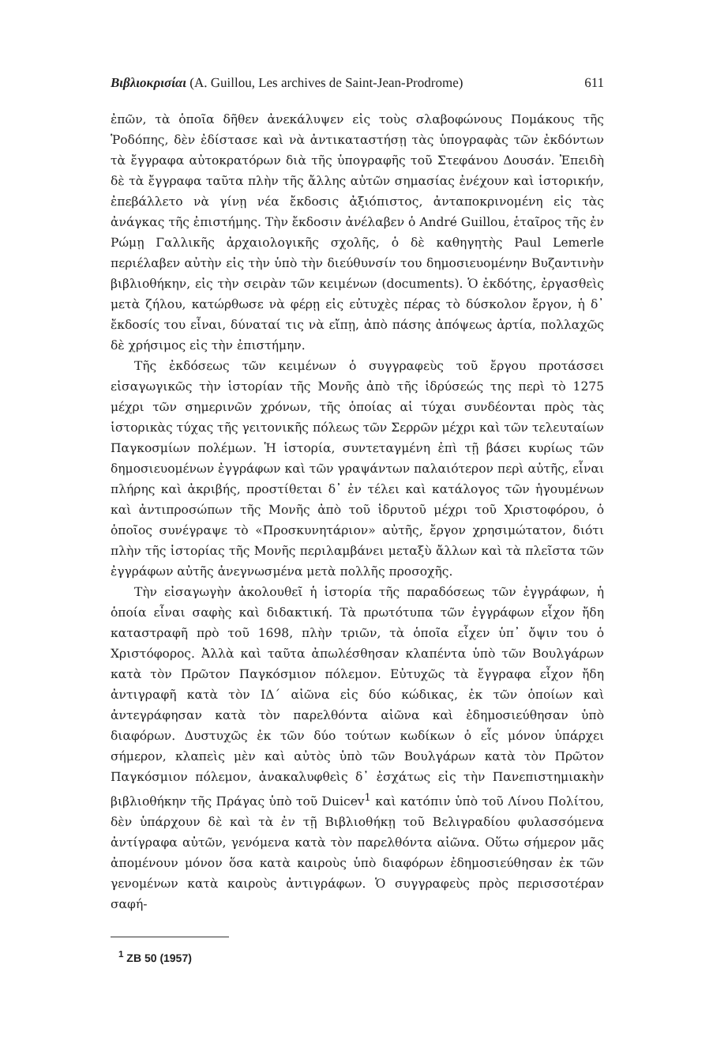Βιβλιοκρισίαι (A. Guillou, Les archives de Saint-Jean-Prodrome) 611
ἐπῶν, τὰ ὁποῖα δῆθεν ἀνεκάλυψεν εἰς τοὺς σλαβοφώνους Πομάκους τῆς Ῥοδόπης, δὲν ἐδίστασε καὶ νὰ ἀντικαταστήσῃ τὰς ὑπογραφὰς τῶν ἐκδόντων τὰ ἔγγραφα αὐτοκρατόρων διὰ τῆς ὑπογραφῆς τοῦ Στεφάνου Δουσάν. Ἐπειδὴ δὲ τὰ ἔγγραφα ταῦτα πλὴν τῆς ἄλλης αὐτῶν σημασίας ἐνέχουν καὶ ἱστορικήν, ἐπεβάλλετο νὰ γίνῃ νέα ἔκδοσις ἀξιόπιστος, ἀνταποκρινομένη εἰς τὰς ἀνάγκας τῆς ἐπιστήμης. Τὴν ἔκδοσιν ἀνέλαβεν ὁ André Guillou, ἑταῖρος τῆς ἐν Ρώμῃ Γαλλικῆς ἀρχαιολογικῆς σχολῆς, ὁ δὲ καθηγητὴς Paul Lemerle περιέλαβεν αὐτὴν εἰς τὴν ὑπὸ τὴν διεύθυνσίν του δημοσιευομένην Βυζαντινὴν βιβλιοθήκην, εἰς τὴν σειρὰν τῶν κειμένων (documents). Ὁ ἐκδότης, ἐργασθεὶς μετὰ ζήλου, κατώρθωσε νὰ φέρῃ εἰς εὐτυχὲς πέρας τὸ δύσκολον ἔργον, ἡ δ᾽ ἔκδοσίς του εἶναι, δύναταί τις νὰ εἴπῃ, ἀπὸ πάσης ἀπόψεως ἀρτία, πολλαχῶς δὲ χρήσιμος εἰς τὴν ἐπιστήμην.
Τῆς ἐκδόσεως τῶν κειμένων ὁ συγγραφεὺς τοῦ ἔργου προτάσσει εἰσαγωγικῶς τὴν ἱστορίαν τῆς Μονῆς ἀπὸ τῆς ἱδρύσεώς της περὶ τὸ 1275 μέχρι τῶν σημερινῶν χρόνων, τῆς ὁποίας αἱ τύχαι συνδέονται πρὸς τὰς ἱστορικὰς τύχας τῆς γειτονικῆς πόλεως τῶν Σερρῶν μέχρι καὶ τῶν τελευταίων Παγκοσμίων πολέμων. Ἡ ἱστορία, συντεταγμένη ἐπὶ τῇ βάσει κυρίως τῶν δημοσιευομένων ἐγγράφων καὶ τῶν γραψάντων παλαιότερον περὶ αὐτῆς, εἶναι πλήρης καὶ ἀκριβής, προστίθεται δ᾽ ἐν τέλει καὶ κατάλογος τῶν ἡγουμένων καὶ ἀντιπροσώπων τῆς Μονῆς ἀπὸ τοῦ ἱδρυτοῦ μέχρι τοῦ Χριστοφόρου, ὁ ὁποῖος συνέγραψε τὸ «Προσκυνητάριον» αὐτῆς, ἔργον χρησιμώτατον, διότι πλὴν τῆς ἱστορίας τῆς Μονῆς περιλαμβάνει μεταξὺ ἄλλων καὶ τὰ πλεῖστα τῶν ἐγγράφων αὐτῆς ἀνεγνωσμένα μετὰ πολλῆς προσοχῆς.
Τὴν εἰσαγωγὴν ἀκολουθεῖ ἡ ἱστορία τῆς παραδόσεως τῶν ἐγγράφων, ἡ ὁποία εἶναι σαφὴς καὶ διδακτική. Τὰ πρωτότυπα τῶν ἐγγράφων εἶχον ἤδη καταστραφῆ πρὸ τοῦ 1698, πλὴν τριῶν, τὰ ὁποῖα εἶχεν ὑπ᾽ ὄψιν του ὁ Χριστόφορος. Ἀλλὰ καὶ ταῦτα ἀπωλέσθησαν κλαπέντα ὑπὸ τῶν Βουλγάρων κατὰ τὸν Πρῶτον Παγκόσμιον πόλεμον. Εὐτυχῶς τὰ ἔγγραφα εἶχον ἤδη ἀντιγραφῆ κατὰ τὸν ΙΔ΄ αἰῶνα εἰς δύο κώδικας, ἐκ τῶν ὁποίων καὶ ἀντεγράφησαν κατὰ τὸν παρελθόντα αἰῶνα καὶ ἐδημοσιεύθησαν ὑπὸ διαφόρων. Δυστυχῶς ἐκ τῶν δύο τούτων κωδίκων ὁ εἷς μόνον ὑπάρχει σήμερον, κλαπεὶς μὲν καὶ αὐτὸς ὑπὸ τῶν Βουλγάρων κατὰ τὸν Πρῶτον Παγκόσμιον πόλεμον, ἀνακαλυφθεὶς δ᾽ ἐσχάτως εἰς τὴν Πανεπιστημιακὴν βιβλιοθήκην τῆς Πράγας ὑπὸ τοῦ Duicev<sup>1</sup> καὶ κατόπιν ὑπὸ τοῦ Λίνου Πολίτου, δὲν ὑπάρχουν δὲ καὶ τὰ ἐν τῇ Βιβλιοθήκῃ τοῦ Βελιγραδίου φυλασσόμενα ἀντίγραφα αὐτῶν, γενόμενα κατὰ τὸν παρελθόντα αἰῶνα. Οὕτω σήμερον μᾶς ἀπομένουν μόνον ὅσα κατὰ καιροὺς ὑπὸ διαφόρων ἐδημοσιεύθησαν ἐκ τῶν γενομένων κατὰ καιροὺς ἀντιγράφων. Ὁ συγγραφεὺς πρὸς περισσοτέραν σαφή-
<sup>1</sup> ZB 50 (1957)